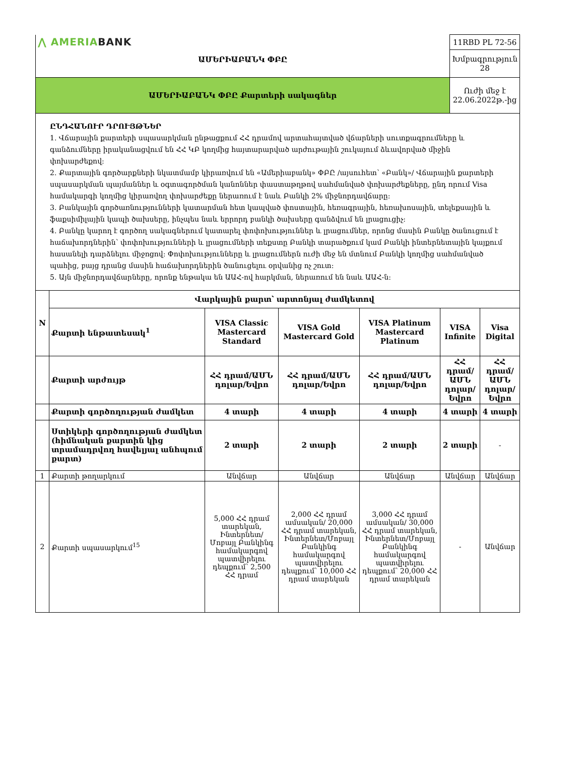| ⋀ AMERIA BANK ԱՄԵՐԻԱԲԱՆԿ ՓԲԸ | 11RBD PL 72-56 |
| | Խմբագրություն 28 |
| ԱՄԵՐԻԱԲԱՆԿ ՓԲԸ Քարտերի սակագներ | Ուժի մեջ է 22.06.2022թ.-ից |
ԸՆԴՀԱՆՈՒՐ ԴՐՈՒՅԹՆԵՐ
1. Վճարային քարտերի սպասարկման ընթացքում ՀՀ դրամով արտահայտված վճարների սուտքագրումները և գանձումները իրականացվում են ՀՀ ԿԲ կողմից հայտարարված արժութային շուկայում ձևավորված միջին փոխարժեքով:
2. Քարտային գործարքների նկատմամբ կիրառվում են «Ամերիաբանկ» ՓԲԸ /այսուհետ՝ «Բանկ»/ Վճարային քարտերի սպասարկման պայմաններ և օգտագործման կանոններ փաստաթղթով սահմանված փոխարժեքները, ընդ որում Visa համակարգի կողմից կիրառվող փոխարժեքը ներառում է նաև Բանկի 2% միջնորդավճարը:
3. Բանկային գործառնությունների կատարման հետ կապված փոստային, հեռագրային, հեռախոսային, տելեքսային և ֆաքսիմիլային կապի ծախսերը, ինչպես նաև երրորդ բանկի ծախսերը գանձվում են լրացուցիչ:
4. Բանկը կարող է գործող սակագներում կատարել փոփոխություններ և լրացումներ, որոնց մասին Բանկը ծանուցում է հաճախորդներին՝ փոփոխությունների և լրացումների տեքստը Բանկի տարածքում կամ Բանկի ինտերնետային կայքում հասանելի դարձնելու միջոցով: Փոփոխությունները և լրացումներն ուժի մեջ են մտնում Բանկի կողմից սահմանված պահից, բայց դրանց մասին հաճախորդներին ծանուցելու օրվանից ոչ շուտ:
5. Այն միջնորդավճարները, որոնք ենթակա են ԱԱՀ-ով հարկման, ներառում են նաև ԱԱՀ-ն:
| N | Վարկային քարտ՝ արտոնյալ ժամկետով | | | | | |
| | Քարտի ենթատեսակ<sup>1</sup> | VISA Classic Mastercard Standard | VISA Gold Mastercard Gold | VISA Platinum Mastercard Platinum | VISA Infinite | Visa Digital |
| | Քարտի արժույթ | ՀՀ դրամ/ԱՄՆ դոլար/Եվրո | ՀՀ դրամ/ԱՄՆ դոլար/Եվրո | ՀՀ դրամ/ԱՄՆ դոլար/Եվրո | ՀՀ դրամ/ԱՄՆ դոլար/Եվրո | ՀՀ դրամ/ԱՄՆ դոլար/Եվրո |
| | Քարտի գործողության ժամկետ | 4 տարի | 4 տարի | 4 տարի | 4 տարի | 4 տարի |
| | Ստիկերի գործողության ժամկետ (հիմնական քարտին կից տրամադրվող հավելյալ անհպում քարտ) | 2 տարի | 2 տարի | 2 տարի | 2 տարի | - |
| 1 | Քարտի թողարկում | Անվճար | Անվճար | Անվճար | Անվճար | Անվճար |
| 2 | Քարտի սպասարկում<sup>15</sup> | 5,000 ՀՀ դրամ տարեկան, Ինտերնետ/Մոբայլ Բանկինգ համակարգով պատվիրելու դեպքում՝ 2,500 ՀՀ դրամ | 2,000 ՀՀ դրամ ամսական/ 20,000 ՀՀ դրամ տարեկան, Ինտերնետ/Մոբայլ Բանկինգ համակարգով պատվիրելու դեպքում՝ 10,000 ՀՀ դրամ տարեկան | 3,000 ՀՀ դրամ ամսական/ 30,000 ՀՀ դրամ տարեկան, Ինտերնետ/Մոբայլ Բանկինգ համակարգով պատվիրելու դեպքում՝ 20,000 ՀՀ դրամ տարեկան | - | Անվճար |